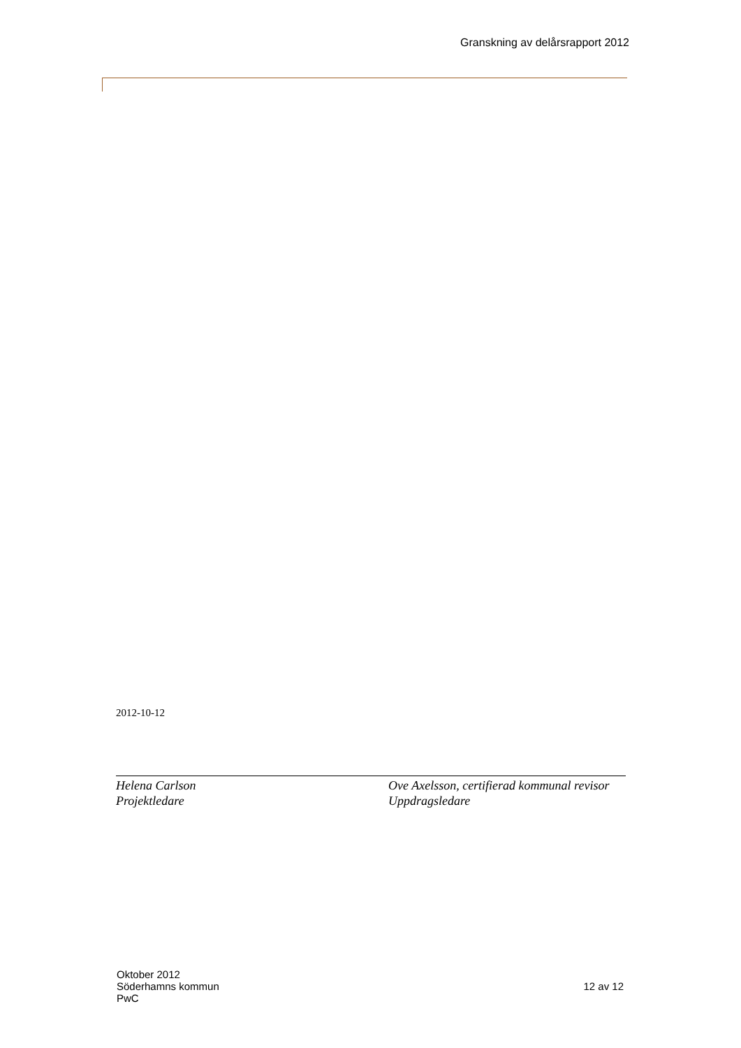Granskning av delårsrapport 2012
2012-10-12
Helena Carlson
Projektledare
Ove Axelsson, certifierad kommunal revisor
Uppdragsledare
Oktober 2012
Söderhamns kommun
PwC
12 av 12